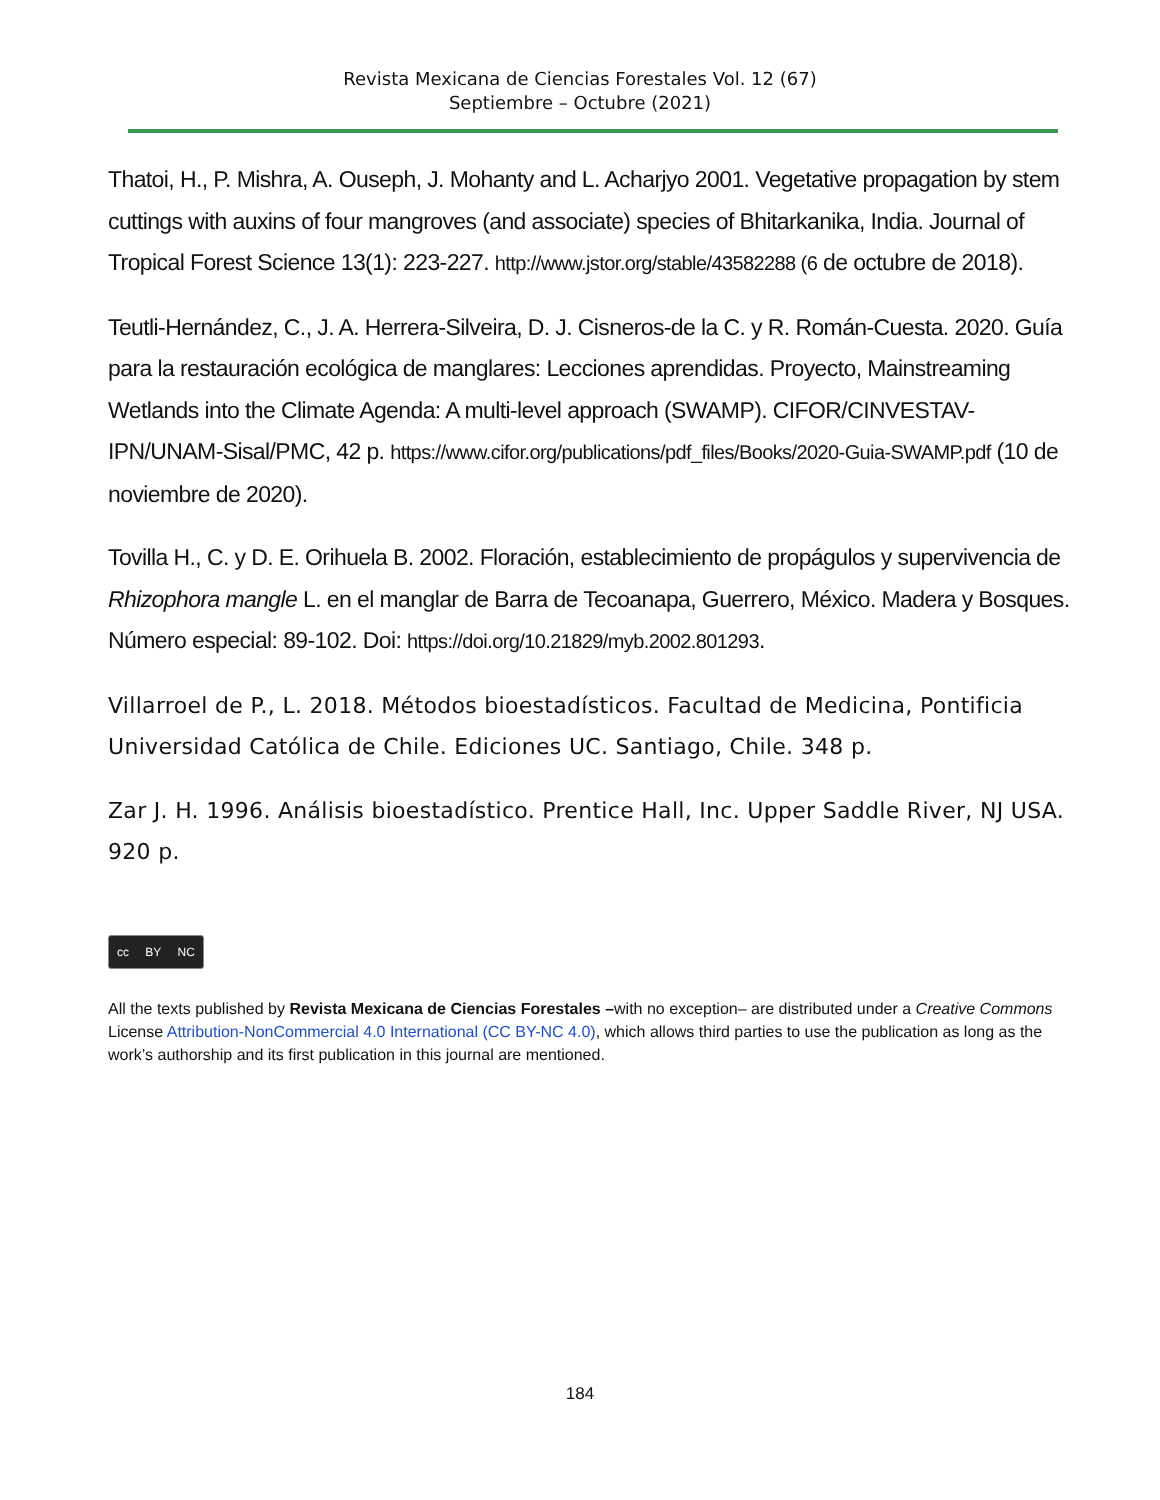Revista Mexicana de Ciencias Forestales Vol. 12 (67)
Septiembre – Octubre (2021)
Thatoi, H., P. Mishra, A. Ouseph, J. Mohanty and L. Acharjyo 2001. Vegetative propagation by stem cuttings with auxins of four mangroves (and associate) species of Bhitarkanika, India. Journal of Tropical Forest Science 13(1): 223-227. http://www.jstor.org/stable/43582288 (6 de octubre de 2018).
Teutli-Hernández, C., J. A. Herrera-Silveira, D. J. Cisneros-de la C. y R. Román-Cuesta. 2020. Guía para la restauración ecológica de manglares: Lecciones aprendidas. Proyecto, Mainstreaming Wetlands into the Climate Agenda: A multi-level approach (SWAMP). CIFOR/CINVESTAV-IPN/UNAM-Sisal/PMC, 42 p. https://www.cifor.org/publications/pdf_files/Books/2020-Guia-SWAMP.pdf (10 de noviembre de 2020).
Tovilla H., C. y D. E. Orihuela B. 2002. Floración, establecimiento de propágulos y supervivencia de Rhizophora mangle L. en el manglar de Barra de Tecoanapa, Guerrero, México. Madera y Bosques. Número especial: 89-102. Doi: https://doi.org/10.21829/myb.2002.801293.
Villarroel de P., L. 2018. Métodos bioestadísticos. Facultad de Medicina, Pontificia Universidad Católica de Chile. Ediciones UC. Santiago, Chile. 348 p.
Zar J. H. 1996. Análisis bioestadístico. Prentice Hall, Inc. Upper Saddle River, NJ USA. 920 p.
cc BY NC
All the texts published by Revista Mexicana de Ciencias Forestales –with no exception– are distributed under a Creative Commons License Attribution-NonCommercial 4.0 International (CC BY-NC 4.0), which allows third parties to use the publication as long as the work’s authorship and its first publication in this journal are mentioned.
184